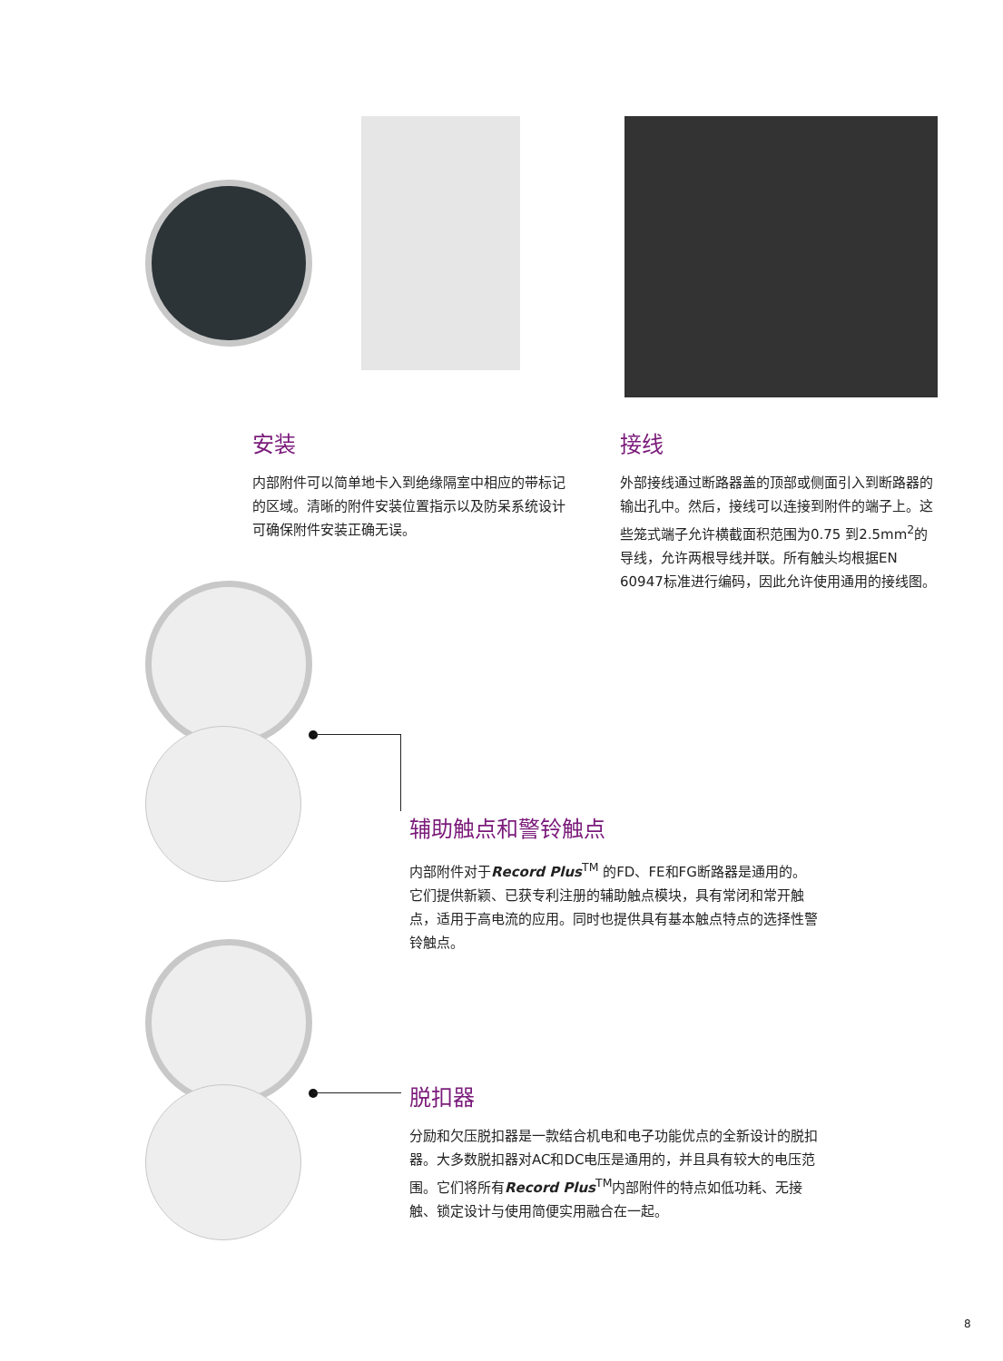安装
内部附件可以简单地卡入到绝缘隔室中相应的带标记的区域。清晰的附件安装位置指示以及防呆系统设计可确保附件安装正确无误。
接线
外部接线通过断路器盖的顶部或侧面引入到断路器的输出孔中。然后，接线可以连接到附件的端子上。这些笼式端子允许横截面积范围为0.75 到2.5mm<sup>2</sup>的导线，允许两根导线并联。所有触头均根据EN 60947标准进行编码，因此允许使用通用的接线图。
辅助触点和警铃触点
内部附件对于Record Plus<sup>TM</sup> 的FD、FE和FG断路器是通用的。它们提供新颖、已获专利注册的辅助触点模块，具有常闭和常开触点，适用于高电流的应用。同时也提供具有基本触点特点的选择性警铃触点。
脱扣器
分励和欠压脱扣器是一款结合机电和电子功能优点的全新设计的脱扣器。大多数脱扣器对AC和DC电压是通用的，并且具有较大的电压范围。它们将所有Record Plus<sup>TM</sup>内部附件的特点如低功耗、无接触、锁定设计与使用简便实用融合在一起。
8